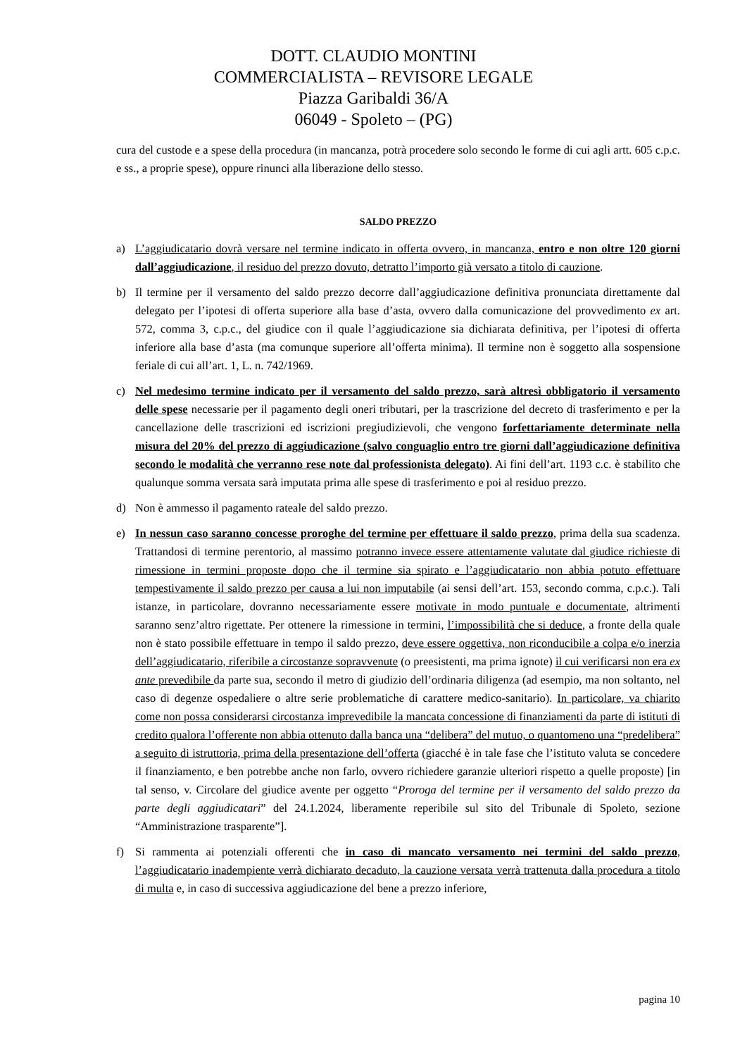DOTT. CLAUDIO MONTINI
COMMERCIALISTA – REVISORE LEGALE
Piazza Garibaldi 36/A
06049 - Spoleto – (PG)
cura del custode e a spese della procedura (in mancanza, potrà procedere solo secondo le forme di cui agli artt. 605 c.p.c. e ss., a proprie spese), oppure rinunci alla liberazione dello stesso.
SALDO PREZZO
a) L’aggiudicatario dovrà versare nel termine indicato in offerta ovvero, in mancanza, entro e non oltre 120 giorni dall’aggiudicazione, il residuo del prezzo dovuto, detratto l’importo già versato a titolo di cauzione.
b) Il termine per il versamento del saldo prezzo decorre dall’aggiudicazione definitiva pronunciata direttamente dal delegato per l’ipotesi di offerta superiore alla base d’asta, ovvero dalla comunicazione del provvedimento ex art. 572, comma 3, c.p.c., del giudice con il quale l’aggiudicazione sia dichiarata definitiva, per l’ipotesi di offerta inferiore alla base d’asta (ma comunque superiore all’offerta minima). Il termine non è soggetto alla sospensione feriale di cui all’art. 1, L. n. 742/1969.
c) Nel medesimo termine indicato per il versamento del saldo prezzo, sarà altresì obbligatorio il versamento delle spese necessarie per il pagamento degli oneri tributari, per la trascrizione del decreto di trasferimento e per la cancellazione delle trascrizioni ed iscrizioni pregiudizievoli, che vengono forfettariamente determinate nella misura del 20% del prezzo di aggiudicazione (salvo conguaglio entro tre giorni dall’aggiudicazione definitiva secondo le modalità che verranno rese note dal professionista delegato). Ai fini dell’art. 1193 c.c. è stabilito che qualunque somma versata sarà imputata prima alle spese di trasferimento e poi al residuo prezzo.
d) Non è ammesso il pagamento rateale del saldo prezzo.
e) In nessun caso saranno concesse proroghe del termine per effettuare il saldo prezzo, prima della sua scadenza. Trattandosi di termine perentorio, al massimo potranno invece essere attentamente valutate dal giudice richieste di rimessione in termini proposte dopo che il termine sia spirato e l’aggiudicatario non abbia potuto effettuare tempestivamente il saldo prezzo per causa a lui non imputabile (ai sensi dell’art. 153, secondo comma, c.p.c.). Tali istanze, in particolare, dovranno necessariamente essere motivate in modo puntuale e documentate, altrimenti saranno senz’altro rigettate. Per ottenere la rimessione in termini, l’impossibilità che si deduce, a fronte della quale non è stato possibile effettuare in tempo il saldo prezzo, deve essere oggettiva, non riconducibile a colpa e/o inerzia dell’aggiudicatario, riferibile a circostanze sopravvenute (o preesistenti, ma prima ignote) il cui verificarsi non era ex ante prevedibile da parte sua, secondo il metro di giudizio dell’ordinaria diligenza (ad esempio, ma non soltanto, nel caso di degenze ospedaliere o altre serie problematiche di carattere medico-sanitario). In particolare, va chiarito come non possa considerarsi circostanza imprevedibile la mancata concessione di finanziamenti da parte di istituti di credito qualora l’offerente non abbia ottenuto dalla banca una “delibera” del mutuo, o quantomeno una “predelibera” a seguito di istruttoria, prima della presentazione dell’offerta (giacché è in tale fase che l’istituto valuta se concedere il finanziamento, e ben potrebbe anche non farlo, ovvero richiedere garanzie ulteriori rispetto a quelle proposte) [in tal senso, v. Circolare del giudice avente per oggetto “Proroga del termine per il versamento del saldo prezzo da parte degli aggiudicatari” del 24.1.2024, liberamente reperibile sul sito del Tribunale di Spoleto, sezione “Amministrazione trasparente”].
f) Si rammenta ai potenziali offerenti che in caso di mancato versamento nei termini del saldo prezzo, l’aggiudicatario inadempiente verrà dichiarato decaduto, la cauzione versata verrà trattenuta dalla procedura a titolo di multa e, in caso di successiva aggiudicazione del bene a prezzo inferiore,
pagina 10